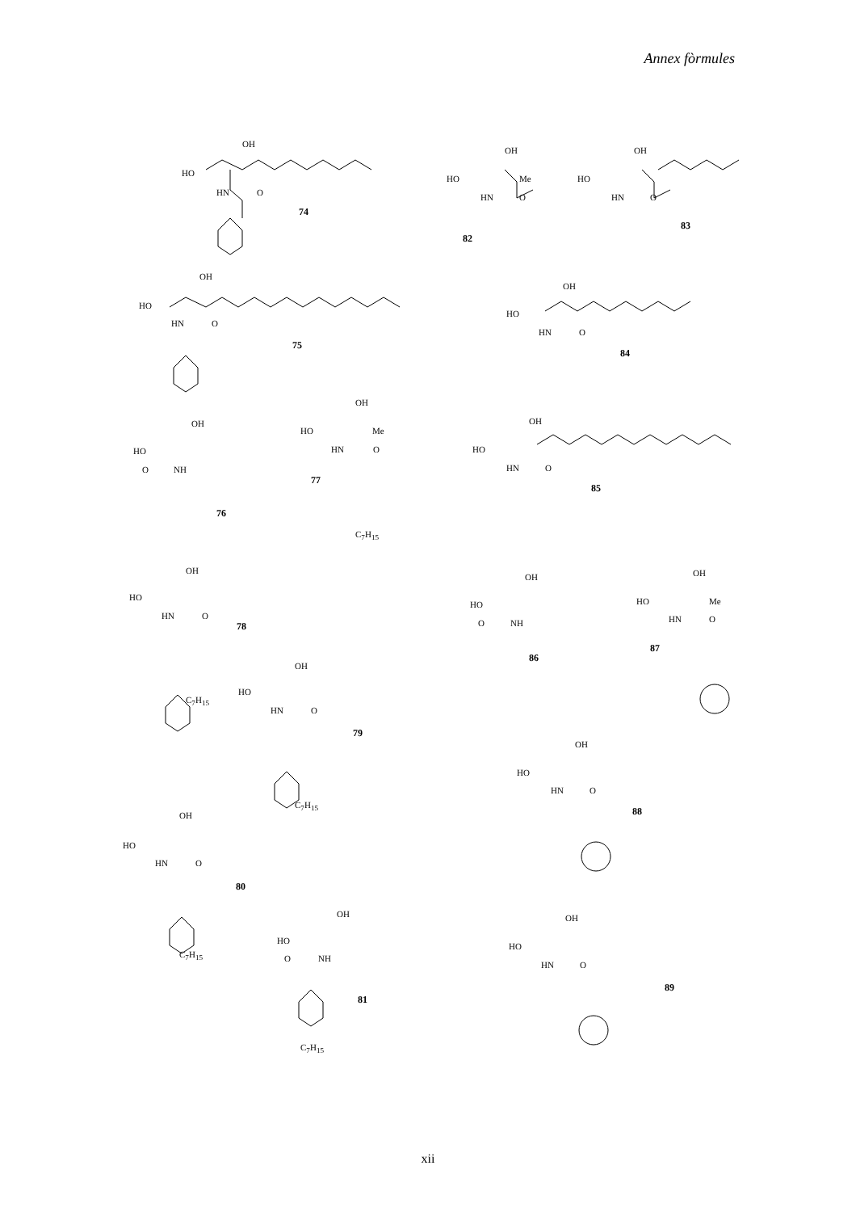Annex fòrmules
OH
HO
HN O
74
OH
HO
HN O
75
OH
HO
NH
O
76
OH
HO Me
HN O
77
C<sub>7</sub>H<sub>15</sub>
OH
HO
HN O
78
C<sub>7</sub>H<sub>15</sub>
OH
HO
HN O
79
C<sub>7</sub>H<sub>15</sub>
OH
HO
HN O
80
C<sub>7</sub>H<sub>15</sub>
OH
HO
NH
O
81
C<sub>7</sub>H<sub>15</sub>
OH
HO Me
HN O
82
OH
HO
HN O
83
OH
HO
HN O
84
OH
HO
HN O
85
OH
HO
NH
O
86
OH
HO Me
HN O
87
OH
HO
HN O
88
OH
HO
HN O
89
xii